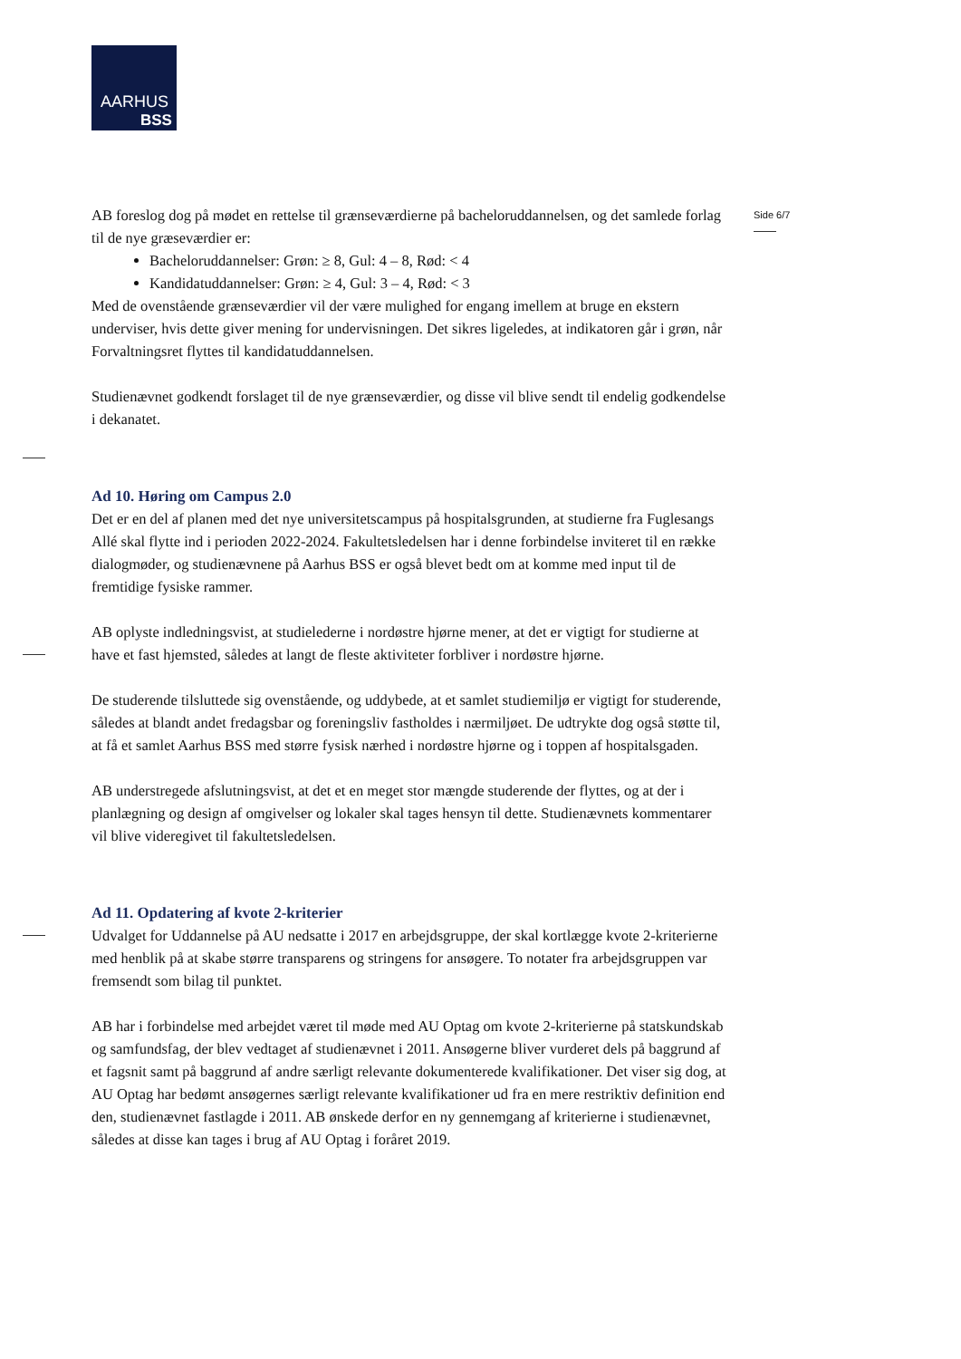AARHUS
BSS
Side 6/7
AB foreslog dog på mødet en rettelse til grænseværdierne på bacheloruddannelsen, og det samlede forlag til de nye græseværdier er:
Bacheloruddannelser: Grøn: ≥ 8, Gul: 4 – 8, Rød: < 4
Kandidatuddannelser: Grøn: ≥ 4, Gul: 3 – 4, Rød: < 3
Med de ovenstående grænseværdier vil der være mulighed for engang imellem at bruge en ekstern underviser, hvis dette giver mening for undervisningen. Det sikres ligeledes, at indikatoren går i grøn, når Forvaltningsret flyttes til kandidatuddannelsen.
Studienævnet godkendt forslaget til de nye grænseværdier, og disse vil blive sendt til endelig godkendelse i dekanatet.
Ad 10. Høring om Campus 2.0
Det er en del af planen med det nye universitetscampus på hospitalsgrunden, at studierne fra Fuglesangs Allé skal flytte ind i perioden 2022-2024. Fakultetsledelsen har i denne forbindelse inviteret til en række dialogmøder, og studienævnene på Aarhus BSS er også blevet bedt om at komme med input til de fremtidige fysiske rammer.
AB oplyste indledningsvist, at studielederne i nordøstre hjørne mener, at det er vigtigt for studierne at have et fast hjemsted, således at langt de fleste aktiviteter forbliver i nordøstre hjørne.
De studerende tilsluttede sig ovenstående, og uddybede, at et samlet studiemiljø er vigtigt for studerende, således at blandt andet fredagsbar og foreningsliv fastholdes i nærmiljøet. De udtrykte dog også støtte til, at få et samlet Aarhus BSS med større fysisk nærhed i nordøstre hjørne og i toppen af hospitalsgaden.
AB understregede afslutningsvist, at det et en meget stor mængde studerende der flyttes, og at der i planlægning og design af omgivelser og lokaler skal tages hensyn til dette. Studienævnets kommentarer vil blive videregivet til fakultetsledelsen.
Ad 11. Opdatering af kvote 2-kriterier
Udvalget for Uddannelse på AU nedsatte i 2017 en arbejdsgruppe, der skal kortlægge kvote 2-kriterierne med henblik på at skabe større transparens og stringens for ansøgere. To notater fra arbejdsgruppen var fremsendt som bilag til punktet.
AB har i forbindelse med arbejdet været til møde med AU Optag om kvote 2-kriterierne på statskundskab og samfundsfag, der blev vedtaget af studienævnet i 2011. Ansøgerne bliver vurderet dels på baggrund af et fagsnit samt på baggrund af andre særligt relevante dokumenterede kvalifikationer. Det viser sig dog, at AU Optag har bedømt ansøgernes særligt relevante kvalifikationer ud fra en mere restriktiv definition end den, studienævnet fastlagde i 2011. AB ønskede derfor en ny gennemgang af kriterierne i studienævnet, således at disse kan tages i brug af AU Optag i foråret 2019.